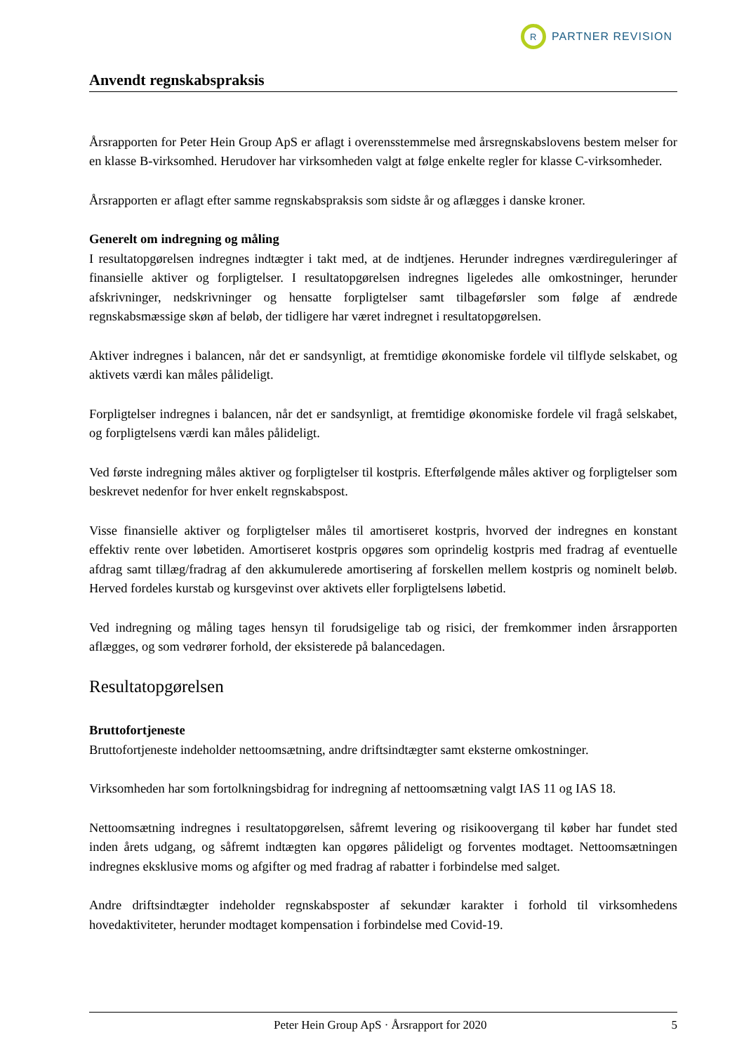R
PARTNER REVISION
Anvendt regnskabspraksis
Årsrapporten for Peter Hein Group ApS er aflagt i overensstemmelse med årsregnskabslovens bestem melser for en klasse B-virksomhed. Herudover har virksomheden valgt at følge enkelte regler for klasse C-virksomheder.
Årsrapporten er aflagt efter samme regnskabspraksis som sidste år og aflægges i danske kroner.
Generelt om indregning og måling
I resultatopgørelsen indregnes indtægter i takt med, at de indtjenes. Herunder indregnes værdireguleringer af finansielle aktiver og forpligtelser. I resultatopgørelsen indregnes ligeledes alle omkostninger, herunder afskrivninger, nedskrivninger og hensatte forpligtelser samt tilbageførsler som følge af ændrede regnskabsmæssige skøn af beløb, der tidligere har været indregnet i resultatopgørelsen.
Aktiver indregnes i balancen, når det er sandsynligt, at fremtidige økonomiske fordele vil tilflyde selskabet, og aktivets værdi kan måles pålideligt.
Forpligtelser indregnes i balancen, når det er sandsynligt, at fremtidige økonomiske fordele vil fragå selskabet, og forpligtelsens værdi kan måles pålideligt.
Ved første indregning måles aktiver og forpligtelser til kostpris. Efterfølgende måles aktiver og forpligtelser som beskrevet nedenfor for hver enkelt regnskabspost.
Visse finansielle aktiver og forpligtelser måles til amortiseret kostpris, hvorved der indregnes en konstant effektiv rente over løbetiden. Amortiseret kostpris opgøres som oprindelig kostpris med fradrag af eventuelle afdrag samt tillæg/fradrag af den akkumulerede amortisering af forskellen mellem kostpris og nominelt beløb. Herved fordeles kurstab og kursgevinst over aktivets eller forpligtelsens løbetid.
Ved indregning og måling tages hensyn til forudsigelige tab og risici, der fremkommer inden årsrapporten aflægges, og som vedrører forhold, der eksisterede på balancedagen.
Resultatopgørelsen
Bruttofortjeneste
Bruttofortjeneste indeholder nettoomsætning, andre driftsindtægter samt eksterne omkostninger.
Virksomheden har som fortolkningsbidrag for indregning af nettoomsætning valgt IAS 11 og IAS 18.
Nettoomsætning indregnes i resultatopgørelsen, såfremt levering og risikoovergang til køber har fundet sted inden årets udgang, og såfremt indtægten kan opgøres pålideligt og forventes modtaget. Nettoomsætningen indregnes eksklusive moms og afgifter og med fradrag af rabatter i forbindelse med salget.
Andre driftsindtægter indeholder regnskabsposter af sekundær karakter i forhold til virksomhedens hovedaktiviteter, herunder modtaget kompensation i forbindelse med Covid-19.
Peter Hein Group ApS · Årsrapport for 2020 5